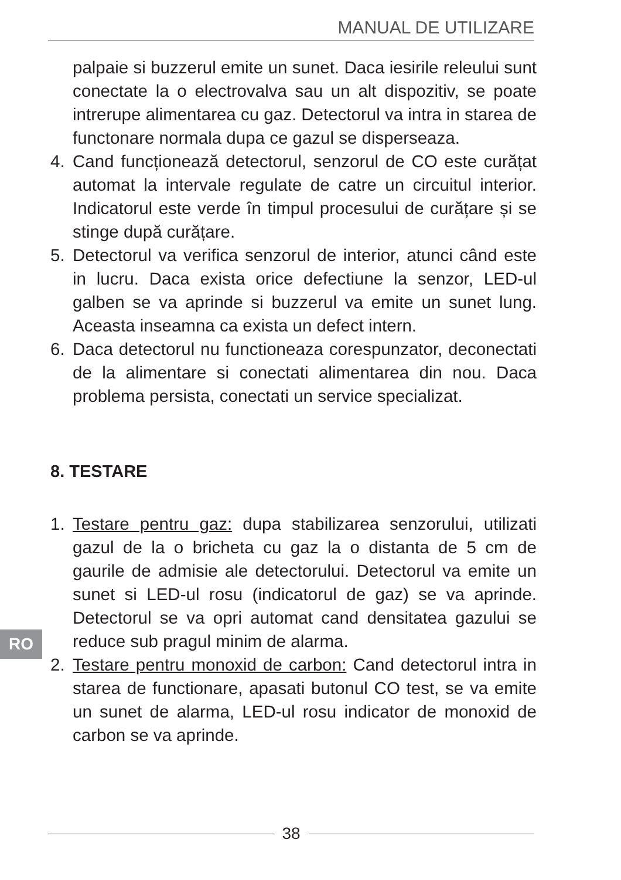MANUAL DE UTILIZARE
palpaie si buzzerul emite un sunet. Daca iesirile releului sunt conectate la o electrovalva sau un alt dispozitiv, se poate intrerupe alimentarea cu gaz. Detectorul va intra in starea de functonare normala dupa ce gazul se disperseaza.
4. Cand funcționează detectorul, senzorul de CO este curățat automat la intervale regulate de catre un circuitul interior. Indicatorul este verde în timpul procesului de curățare și se stinge după curățare.
5. Detectorul va verifica senzorul de interior, atunci când este in lucru. Daca exista orice defectiune la senzor, LED-ul galben se va aprinde si buzzerul va emite un sunet lung. Aceasta inseamna ca exista un defect intern.
6. Daca detectorul nu functioneaza corespunzator, deconectati de la alimentare si conectati alimentarea din nou. Daca problema persista, conectati un service specializat.
8. TESTARE
1. Testare pentru gaz: dupa stabilizarea senzorului, utilizati gazul de la o bricheta cu gaz la o distanta de 5 cm de gaurile de admisie ale detectorului. Detectorul va emite un sunet si LED-ul rosu (indicatorul de gaz) se va aprinde. Detectorul se va opri automat cand densitatea gazului se reduce sub pragul minim de alarma.
2. Testare pentru monoxid de carbon: Cand detectorul intra in starea de functionare, apasati butonul CO test, se va emite un sunet de alarma, LED-ul rosu indicator de monoxid de carbon se va aprinde.
RO
38